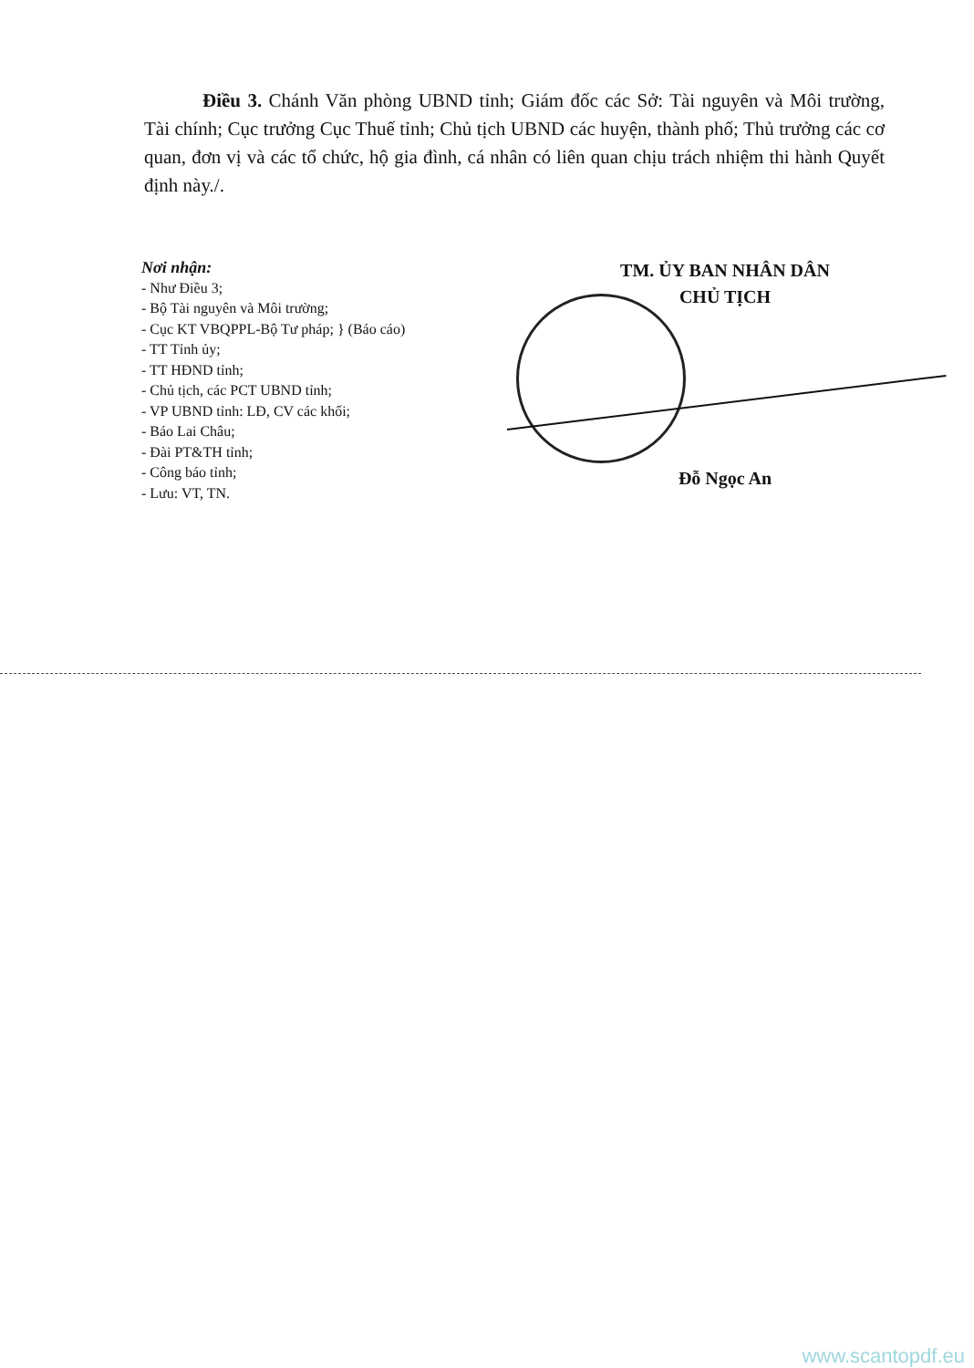Điều 3. Chánh Văn phòng UBND tỉnh; Giám đốc các Sở: Tài nguyên và Môi trường, Tài chính; Cục trưởng Cục Thuế tỉnh; Chủ tịch UBND các huyện, thành phố; Thủ trưởng các cơ quan, đơn vị và các tổ chức, hộ gia đình, cá nhân có liên quan chịu trách nhiệm thi hành Quyết định này./.
Nơi nhận:
- Như Điều 3;
- Bộ Tài nguyên và Môi trường;
- Cục KT VBQPPL-Bộ Tư pháp; } (Báo cáo)
- TT Tỉnh ủy;
- TT HĐND tỉnh;
- Chủ tịch, các PCT UBND tỉnh;
- VP UBND tỉnh: LĐ, CV các khối;
- Báo Lai Châu;
- Đài PT&TH tỉnh;
- Công báo tỉnh;
- Lưu: VT, TN.
TM. ỦY BAN NHÂN DÂN
CHỦ TỊCH
Đỗ Ngọc An
www.scantopdf.eu